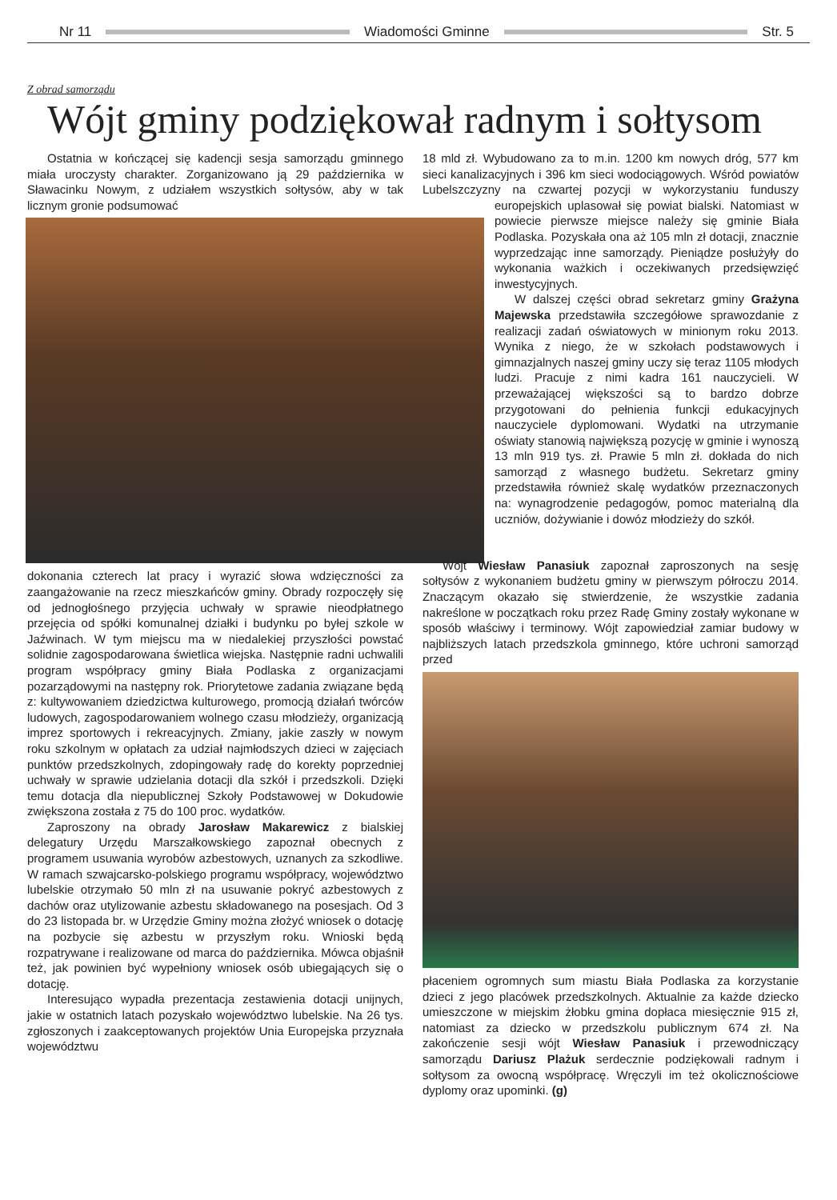Nr 11 Wiadomości Gminne Str. 5
Z obrad samorządu
Wójt gminy podziękował radnym i sołtysom
Ostatnia w kończącej się kadencji sesja samorządu gminnego miała uroczysty charakter. Zorganizowano ją 29 października w Sławacinku Nowym, z udziałem wszystkich sołtysów, aby w tak licznym gronie podsumować
dokonania czterech lat pracy i wyrazić słowa wdzięczności za zaangażowanie na rzecz mieszkańców gminy. Obrady rozpoczęły się od jednogłośnego przyjęcia uchwały w sprawie nieodpłatnego przejęcia od spółki komunalnej działki i budynku po byłej szkole w Jaźwinach. W tym miejscu ma w niedalekiej przyszłości powstać solidnie zagospodarowana świetlica wiejska. Następnie radni uchwalili program współpracy gminy Biała Podlaska z organizacjami pozarządowymi na następny rok. Priorytetowe zadania związane będą z: kultywowaniem dziedzictwa kulturowego, promocją działań twórców ludowych, zagospodarowaniem wolnego czasu młodzieży, organizacją imprez sportowych i rekreacyjnych. Zmiany, jakie zaszły w nowym roku szkolnym w opłatach za udział najmłodszych dzieci w zajęciach punktów przedszkolnych, zdopingowały radę do korekty poprzedniej uchwały w sprawie udzielania dotacji dla szkół i przedszkoli. Dzięki temu dotacja dla niepublicznej Szkoły Podstawowej w Dokudowie zwiększona została z 75 do 100 proc. wydatków.
Zaproszony na obrady Jarosław Makarewicz z bialskiej delegatury Urzędu Marszałkowskiego zapoznał obecnych z programem usuwania wyrobów azbestowych, uznanych za szkodliwe. W ramach szwajcarsko-polskiego programu współpracy, województwo lubelskie otrzymało 50 mln zł na usuwanie pokryć azbestowych z dachów oraz utylizowanie azbestu składowanego na posesjach. Od 3 do 23 listopada br. w Urzędzie Gminy można złożyć wniosek o dotację na pozbycie się azbestu w przyszłym roku. Wnioski będą rozpatrywane i realizowane od marca do października. Mówca objaśnił też, jak powinien być wypełniony wniosek osób ubiegających się o dotację.
Interesująco wypadła prezentacja zestawienia dotacji unijnych, jakie w ostatnich latach pozyskało województwo lubelskie. Na 26 tys. zgłoszonych i zaakceptowanych projektów Unia Europejska przyznała województwu
18 mld zł. Wybudowano za to m.in. 1200 km nowych dróg, 577 km sieci kanalizacyjnych i 396 km sieci wodociągowych. Wśród powiatów Lubelszczyzny na czwartej pozycji w wykorzystaniu funduszy europejskich uplasował się powiat bialski. Natomiast w powiecie pierwsze miejsce należy się gminie Biała Podlaska. Pozyskała ona aż 105 mln zł dotacji, znacznie wyprzedzając inne samorządy. Pieniądze posłużyły do wykonania ważkich i oczekiwanych przedsięwzięć inwestycyjnych.
W dalszej części obrad sekretarz gminy Grażyna Majewska przedstawiła szczegółowe sprawozdanie z realizacji zadań oświatowych w minionym roku 2013. Wynika z niego, że w szkołach podstawowych i gimnazjalnych naszej gminy uczy się teraz 1105 młodych ludzi. Pracuje z nimi kadra 161 nauczycieli. W przeważającej większości są to bardzo dobrze przygotowani do pełnienia funkcji edukacyjnych nauczyciele dyplomowani. Wydatki na utrzymanie oświaty stanowią największą pozycję w gminie i wynoszą 13 mln 919 tys. zł. Prawie 5 mln zł. dokłada do nich samorząd z własnego budżetu. Sekretarz gminy przedstawiła również skalę wydatków przeznaczonych na: wynagrodzenie pedagogów, pomoc materialną dla uczniów, dożywianie i dowóz młodzieży do szkół.
Wójt Wiesław Panasiuk zapoznał zaproszonych na sesję sołtysów z wykonaniem budżetu gminy w pierwszym półroczu 2014. Znaczącym okazało się stwierdzenie, że wszystkie zadania nakreślone w początkach roku przez Radę Gminy zostały wykonane w sposób właściwy i terminowy. Wójt zapowiedział zamiar budowy w najbliższych latach przedszkola gminnego, które uchroni samorząd przed
płaceniem ogromnych sum miastu Biała Podlaska za korzystanie dzieci z jego placówek przedszkolnych. Aktualnie za każde dziecko umieszczone w miejskim żłobku gmina dopłaca miesięcznie 915 zł, natomiast za dziecko w przedszkolu publicznym 674 zł. Na zakończenie sesji wójt Wiesław Panasiuk i przewodniczący samorządu Dariusz Plażuk serdecznie podziękowali radnym i sołtysom za owocną współpracę. Wręczyli im też okolicznościowe dyplomy oraz upominki. (g)